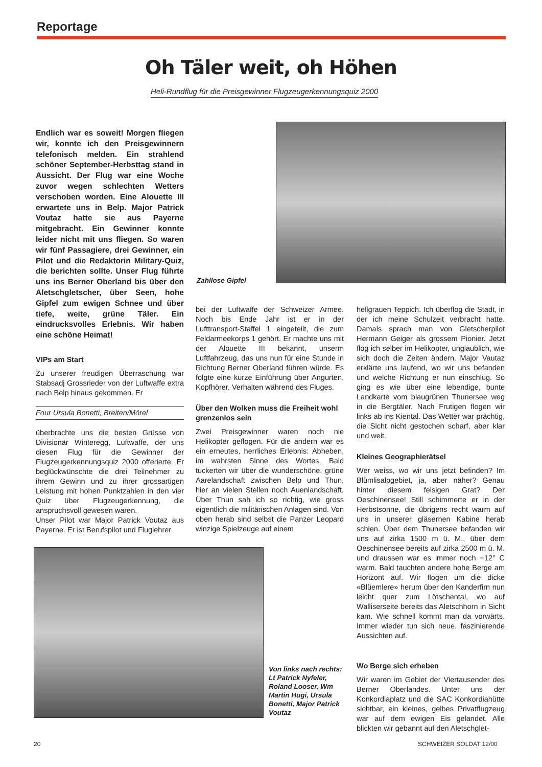Reportage
Oh Täler weit, oh Höhen
Heli-Rundflug für die Preisgewinner Flugzeugerkennungsquiz 2000
Endlich war es soweit! Morgen fliegen wir, konnte ich den Preisgewinnern telefonisch melden. Ein strahlend schöner September-Herbsttag stand in Aussicht. Der Flug war eine Woche zuvor wegen schlechten Wetters verschoben worden. Eine Alouette III erwartete uns in Belp. Major Patrick Voutaz hatte sie aus Payerne mitgebracht. Ein Gewinner konnte leider nicht mit uns fliegen. So waren wir fünf Passagiere, drei Gewinner, ein Pilot und die Redaktorin Military-Quiz, die berichten sollte. Unser Flug führte uns ins Berner Oberland bis über den Aletschgletscher, über Seen, hohe Gipfel zum ewigen Schnee und über tiefe, weite, grüne Täler. Ein eindrucksvolles Erlebnis. Wir haben eine schöne Heimat!
VIPs am Start
Zu unserer freudigen Überraschung war Stabsadj Grossrieder von der Luftwaffe extra nach Belp hinaus gekommen. Er
Four Ursula Bonetti, Breiten/Mörel
überbrachte uns die besten Grüsse von Divisionär Winteregg, Luftwaffe, der uns diesen Flug für die Gewinner der Flugzeugerkennungsquiz 2000 offerierte. Er beglückwünschte die drei Teilnehmer zu ihrem Gewinn und zu ihrer grossartigen Leistung mit hohen Punktzahlen in den vier Quiz über Flugzeugerkennung, die anspruchsvoll gewesen waren.
Unser Pilot war Major Patrick Voutaz aus Payerne. Er ist Berufspilot und Fluglehrer
Zahllose Gipfel
bei der Luftwaffe der Schweizer Armee. Noch bis Ende Jahr ist er in der Lufttransport-Staffel 1 eingeteilt, die zum Feldarmeekorps 1 gehört. Er machte uns mit der Alouette III bekannt, unserm Luftfahrzeug, das uns nun für eine Stunde in Richtung Berner Oberland führen würde. Es folgte eine kurze Einführung über Angurten, Kopfhörer, Verhalten während des Fluges.
Über den Wolken muss die Freiheit wohl grenzenlos sein
Zwei Preisgewinner waren noch nie Helikopter geflogen. Für die andern war es ein erneutes, herrliches Erlebnis: Abheben, im wahrsten Sinne des Wortes. Bald tuckerten wir über die wunderschöne, grüne Aarelandschaft zwischen Belp und Thun, hier an vielen Stellen noch Auenlandschaft. Über Thun sah ich so richtig, wie gross eigentlich die militärischen Anlagen sind. Von oben herab sind selbst die Panzer Leopard winzige Spielzeuge auf einem
hellgrauen Teppich. Ich überflog die Stadt, in der ich meine Schulzeit verbracht hatte. Damals sprach man von Gletscherpilot Hermann Geiger als grossem Pionier. Jetzt flog ich selber im Helikopter, unglaublich, wie sich doch die Zeiten ändern. Major Vautaz erklärte uns laufend, wo wir uns befanden und welche Richtung er nun einschlug. So ging es wie über eine lebendige, bunte Landkarte vom blaugrünen Thunersee weg in die Bergtäler. Nach Frutigen flogen wir links ab ins Kiental. Das Wetter war prächtig, die Sicht nicht gestochen scharf, aber klar und weit.
Kleines Geographierätsel
Wer weiss, wo wir uns jetzt befinden? Im Blümlisalpgebiet, ja, aber näher? Genau hinter diesem felsigen Grat? Der Oeschinensee! Still schimmerte er in der Herbstsonne, die übrigens recht warm auf uns in unserer gläsernen Kabine herab schien. Über dem Thunersee befanden wir uns auf zirka 1500 m ü. M., über dem Oeschinensee bereits auf zirka 2500 m ü. M. und draussen war es immer noch +12° C warm. Bald tauchten andere hohe Berge am Horizont auf. Wir flogen um die dicke «Blüemlere» herum über den Kanderfirn nun leicht quer zum Lötschental, wo auf Walliserseite bereits das Aletschhorn in Sicht kam. Wie schnell kommt man da vorwärts. Immer wieder tun sich neue, faszinierende Aussichten auf.
Wo Berge sich erheben
Wir waren im Gebiet der Viertausender des Berner Oberlandes. Unter uns der Konkordiaplatz und die SAC Konkordiahütte sichtbar, ein kleines, gelbes Privatflugzeug war auf dem ewigen Eis gelandet. Alle blickten wir gebannt auf den Aletschglet-
Von links nach rechts: Lt Patrick Nyfeler, Roland Looser, Wm Martin Hugi, Ursula Bonetti, Major Patrick Voutaz
20 SCHWEIZER SOLDAT 12/00